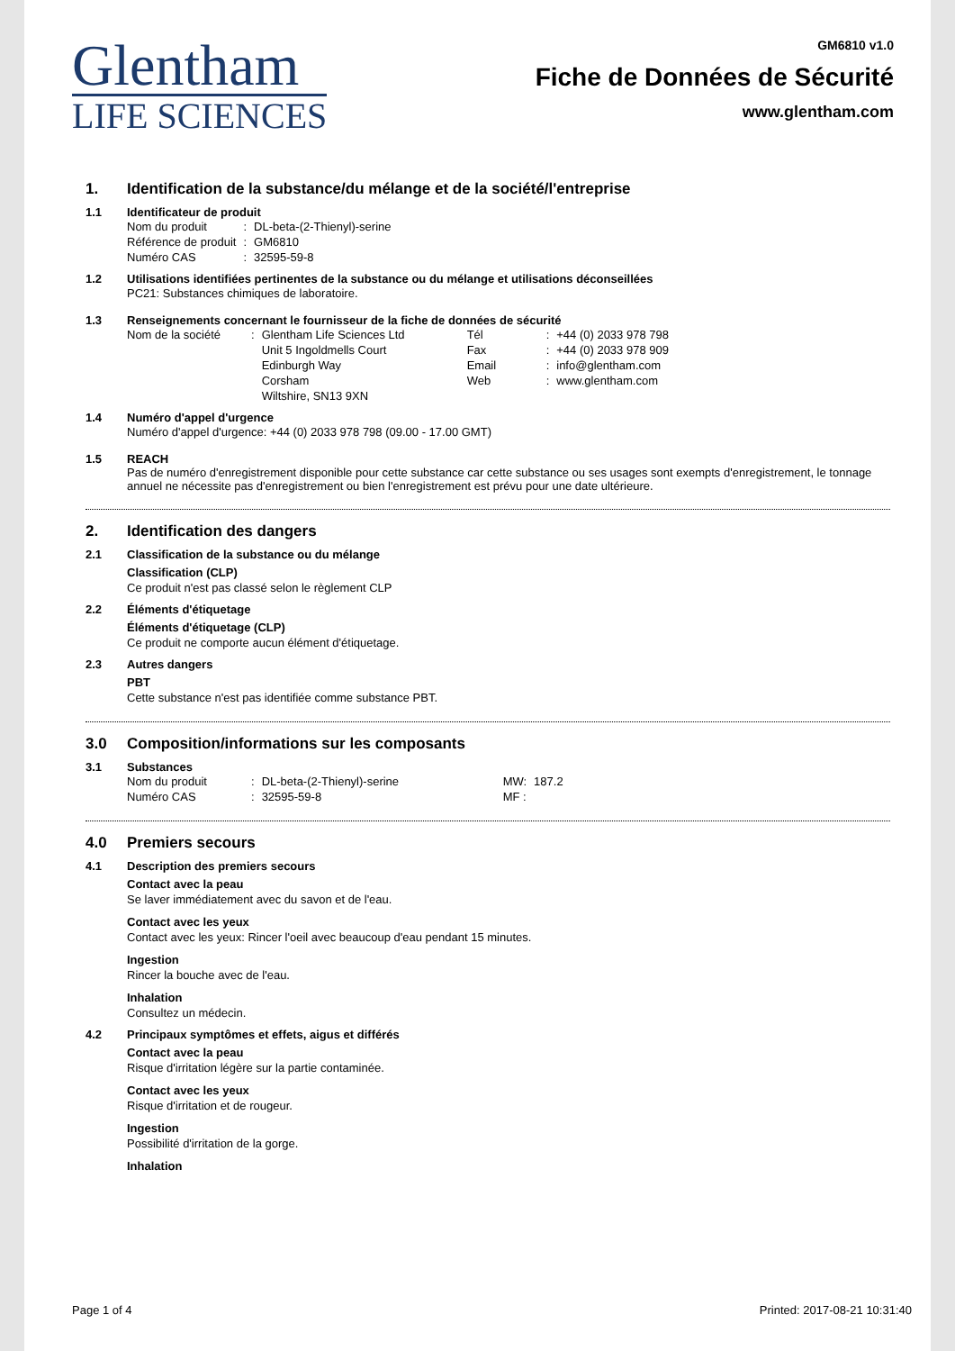Glentham
LIFE SCIENCES
GM6810 v1.0
Fiche de Données de Sécurité
www.glentham.com
1. Identification de la substance/du mélange et de la société/l'entreprise
1.1 Identificateur de produit
| Nom du produit | : | DL-beta-(2-Thienyl)-serine |
| Référence de produit | : | GM6810 |
| Numéro CAS | : | 32595-59-8 |
1.2 Utilisations identifiées pertinentes de la substance ou du mélange et utilisations déconseillées
PC21: Substances chimiques de laboratoire.
1.3 Renseignements concernant le fournisseur de la fiche de données de sécurité
| Nom de la société | : | Glentham Life Sciences Ltd Unit 5 Ingoldmells Court Edinburgh Way Corsham Wiltshire, SN13 9XN | Tél Fax Email Web | : : : : | +44 (0) 2033 978 798 +44 (0) 2033 978 909 info@glentham.com www.glentham.com |
1.4 Numéro d'appel d'urgence
Numéro d'appel d'urgence: +44 (0) 2033 978 798 (09.00 - 17.00 GMT)
1.5 REACH
Pas de numéro d'enregistrement disponible pour cette substance car cette substance ou ses usages sont exempts d'enregistrement, le tonnage annuel ne nécessite pas d'enregistrement ou bien l'enregistrement est prévu pour une date ultérieure.
2. Identification des dangers
2.1 Classification de la substance ou du mélange
Classification (CLP)
Ce produit n'est pas classé selon le règlement CLP
2.2 Éléments d'étiquetage
Éléments d'étiquetage (CLP)
Ce produit ne comporte aucun élément d'étiquetage.
2.3 Autres dangers
PBT
Cette substance n'est pas identifiée comme substance PBT.
3.0 Composition/informations sur les composants
3.1 Substances
| Nom du produit | : | DL-beta-(2-Thienyl)-serine | MW: | 187.2 |
| Numéro CAS | : | 32595-59-8 | MF : | |
4.0 Premiers secours
4.1 Description des premiers secours
Contact avec la peau
Se laver immédiatement avec du savon et de l'eau.
Contact avec les yeux
Contact avec les yeux: Rincer l'oeil avec beaucoup d'eau pendant 15 minutes.
Ingestion
Rincer la bouche avec de l'eau.
Inhalation
Consultez un médecin.
4.2 Principaux symptômes et effets, aigus et différés
Contact avec la peau
Risque d'irritation légère sur la partie contaminée.
Contact avec les yeux
Risque d'irritation et de rougeur.
Ingestion
Possibilité d'irritation de la gorge.
Inhalation
Page 1 of 4 Printed: 2017-08-21 10:31:40